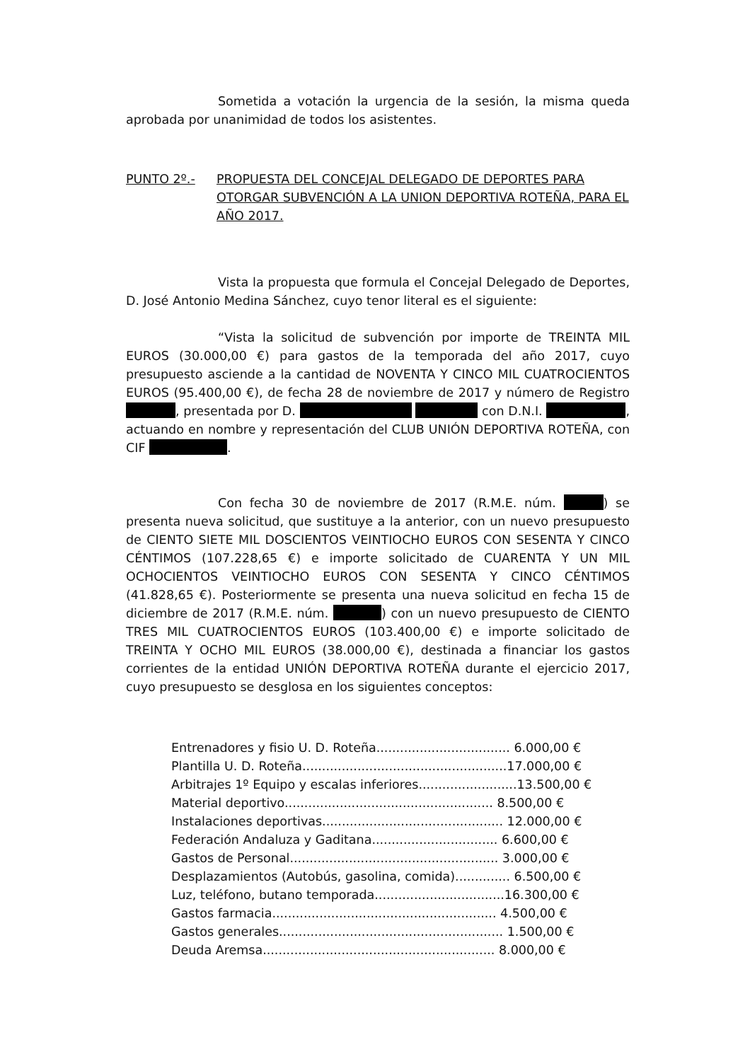Sometida a votación la urgencia de la sesión, la misma queda aprobada por unanimidad de todos los asistentes.
PUNTO 2º.- PROPUESTA DEL CONCEJAL DELEGADO DE DEPORTES PARA OTORGAR SUBVENCIÓN A LA UNION DEPORTIVA ROTEÑA, PARA EL AÑO 2017.
Vista la propuesta que formula el Concejal Delegado de Deportes, D. José Antonio Medina Sánchez, cuyo tenor literal es el siguiente:
“Vista la solicitud de subvención por importe de TREINTA MIL EUROS (30.000,00 €) para gastos de la temporada del año 2017, cuyo presupuesto asciende a la cantidad de NOVENTA Y CINCO MIL CUATROCIENTOS EUROS (95.400,00 €), de fecha 28 de noviembre de 2017 y número de Registro , presentada por D. con D.N.I. , actuando en nombre y representación del CLUB UNIÓN DEPORTIVA ROTEÑA, con CIF .
Con fecha 30 de noviembre de 2017 (R.M.E. núm. ) se presenta nueva solicitud, que sustituye a la anterior, con un nuevo presupuesto de CIENTO SIETE MIL DOSCIENTOS VEINTIOCHO EUROS CON SESENTA Y CINCO CÉNTIMOS (107.228,65 €) e importe solicitado de CUARENTA Y UN MIL OCHOCIENTOS VEINTIOCHO EUROS CON SESENTA Y CINCO CÉNTIMOS (41.828,65 €). Posteriormente se presenta una nueva solicitud en fecha 15 de diciembre de 2017 (R.M.E. núm. ) con un nuevo presupuesto de CIENTO TRES MIL CUATROCIENTOS EUROS (103.400,00 €) e importe solicitado de TREINTA Y OCHO MIL EUROS (38.000,00 €), destinada a financiar los gastos corrientes de la entidad UNIÓN DEPORTIVA ROTEÑA durante el ejercicio 2017, cuyo presupuesto se desglosa en los siguientes conceptos:
Entrenadores y fisio U. D. Roteña.................................. 6.000,00 €
Plantilla U. D. Roteña....................................................17.000,00 €
Arbitrajes 1º Equipo y escalas inferiores.........................13.500,00 €
Material deportivo..................................................... 8.500,00 €
Instalaciones deportivas.............................................. 12.000,00 €
Federación Andaluza y Gaditana................................ 6.600,00 €
Gastos de Personal..................................................... 3.000,00 €
Desplazamientos (Autobús, gasolina, comida).............. 6.500,00 €
Luz, teléfono, butano temporada.................................16.300,00 €
Gastos farmacia......................................................... 4.500,00 €
Gastos generales......................................................... 1.500,00 €
Deuda Aremsa........................................................... 8.000,00 €